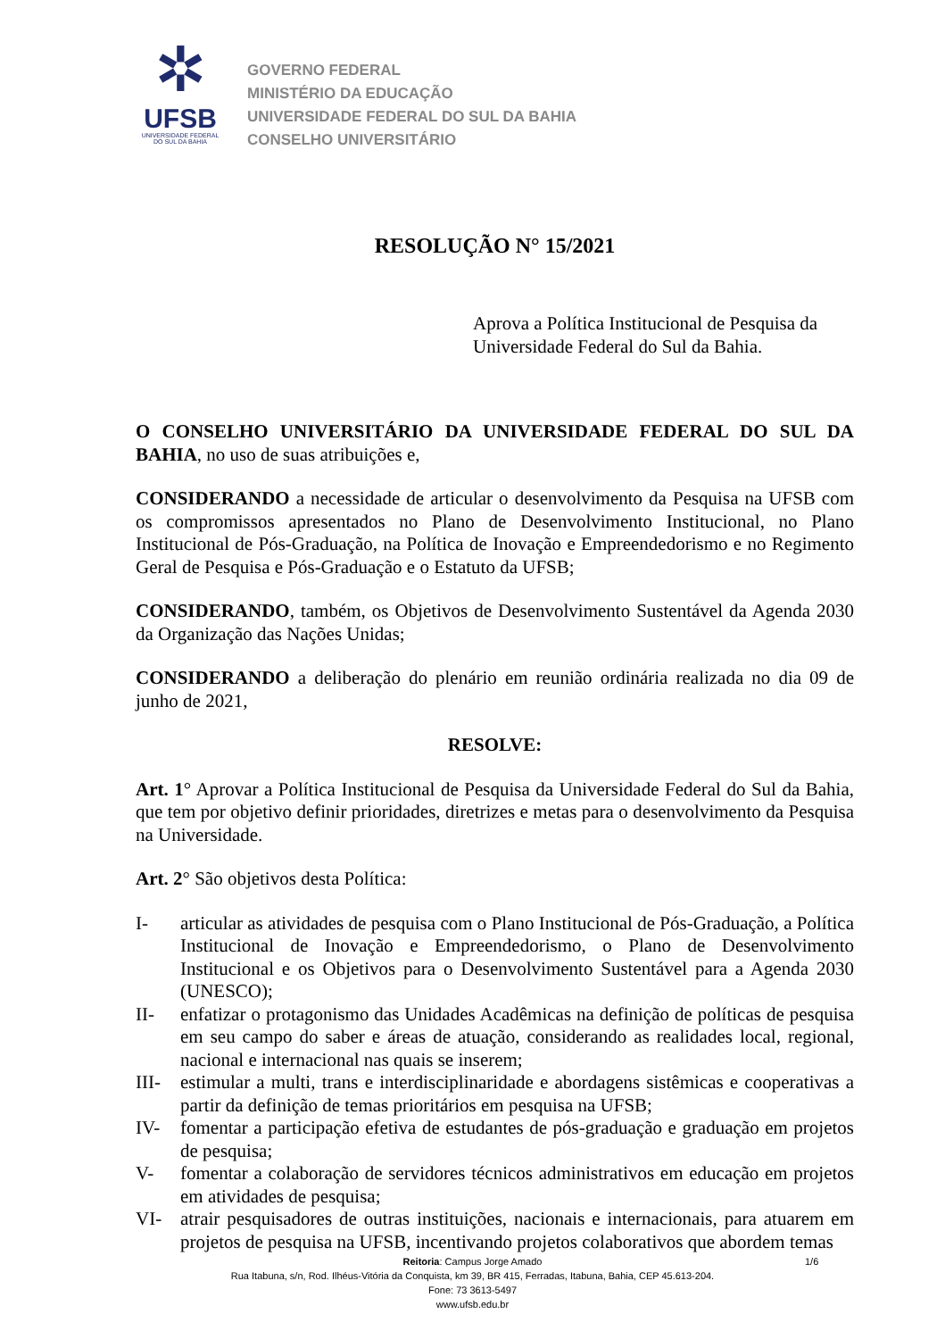✲
UFSB
UNIVERSIDADE FEDERAL
DO SUL DA BAHIA
GOVERNO FEDERAL
MINISTÉRIO DA EDUCAÇÃO
UNIVERSIDADE FEDERAL DO SUL DA BAHIA
CONSELHO UNIVERSITÁRIO
RESOLUÇÃO N° 15/2021
Aprova a Política Institucional de Pesquisa da Universidade Federal do Sul da Bahia.
O CONSELHO UNIVERSITÁRIO DA UNIVERSIDADE FEDERAL DO SUL DA BAHIA, no uso de suas atribuições e,
CONSIDERANDO a necessidade de articular o desenvolvimento da Pesquisa na UFSB com os compromissos apresentados no Plano de Desenvolvimento Institucional, no Plano Institucional de Pós-Graduação, na Política de Inovação e Empreendedorismo e no Regimento Geral de Pesquisa e Pós-Graduação e o Estatuto da UFSB;
CONSIDERANDO, também, os Objetivos de Desenvolvimento Sustentável da Agenda 2030 da Organização das Nações Unidas;
CONSIDERANDO a deliberação do plenário em reunião ordinária realizada no dia 09 de junho de 2021,
RESOLVE:
Art. 1° Aprovar a Política Institucional de Pesquisa da Universidade Federal do Sul da Bahia, que tem por objetivo definir prioridades, diretrizes e metas para o desenvolvimento da Pesquisa na Universidade.
Art. 2° São objetivos desta Política:
I- articular as atividades de pesquisa com o Plano Institucional de Pós-Graduação, a Política Institucional de Inovação e Empreendedorismo, o Plano de Desenvolvimento Institucional e os Objetivos para o Desenvolvimento Sustentável para a Agenda 2030 (UNESCO);
II- enfatizar o protagonismo das Unidades Acadêmicas na definição de políticas de pesquisa em seu campo do saber e áreas de atuação, considerando as realidades local, regional, nacional e internacional nas quais se inserem;
III- estimular a multi, trans e interdisciplinaridade e abordagens sistêmicas e cooperativas a partir da definição de temas prioritários em pesquisa na UFSB;
IV- fomentar a participação efetiva de estudantes de pós-graduação e graduação em projetos de pesquisa;
V- fomentar a colaboração de servidores técnicos administrativos em educação em projetos em atividades de pesquisa;
VI- atrair pesquisadores de outras instituições, nacionais e internacionais, para atuarem em projetos de pesquisa na UFSB, incentivando projetos colaborativos que abordem temas
1/6 Reitoria: Campus Jorge Amado
Rua Itabuna, s/n, Rod. Ilhéus-Vitória da Conquista, km 39, BR 415, Ferradas, Itabuna, Bahia, CEP 45.613-204.
Fone: 73 3613-5497
www.ufsb.edu.br